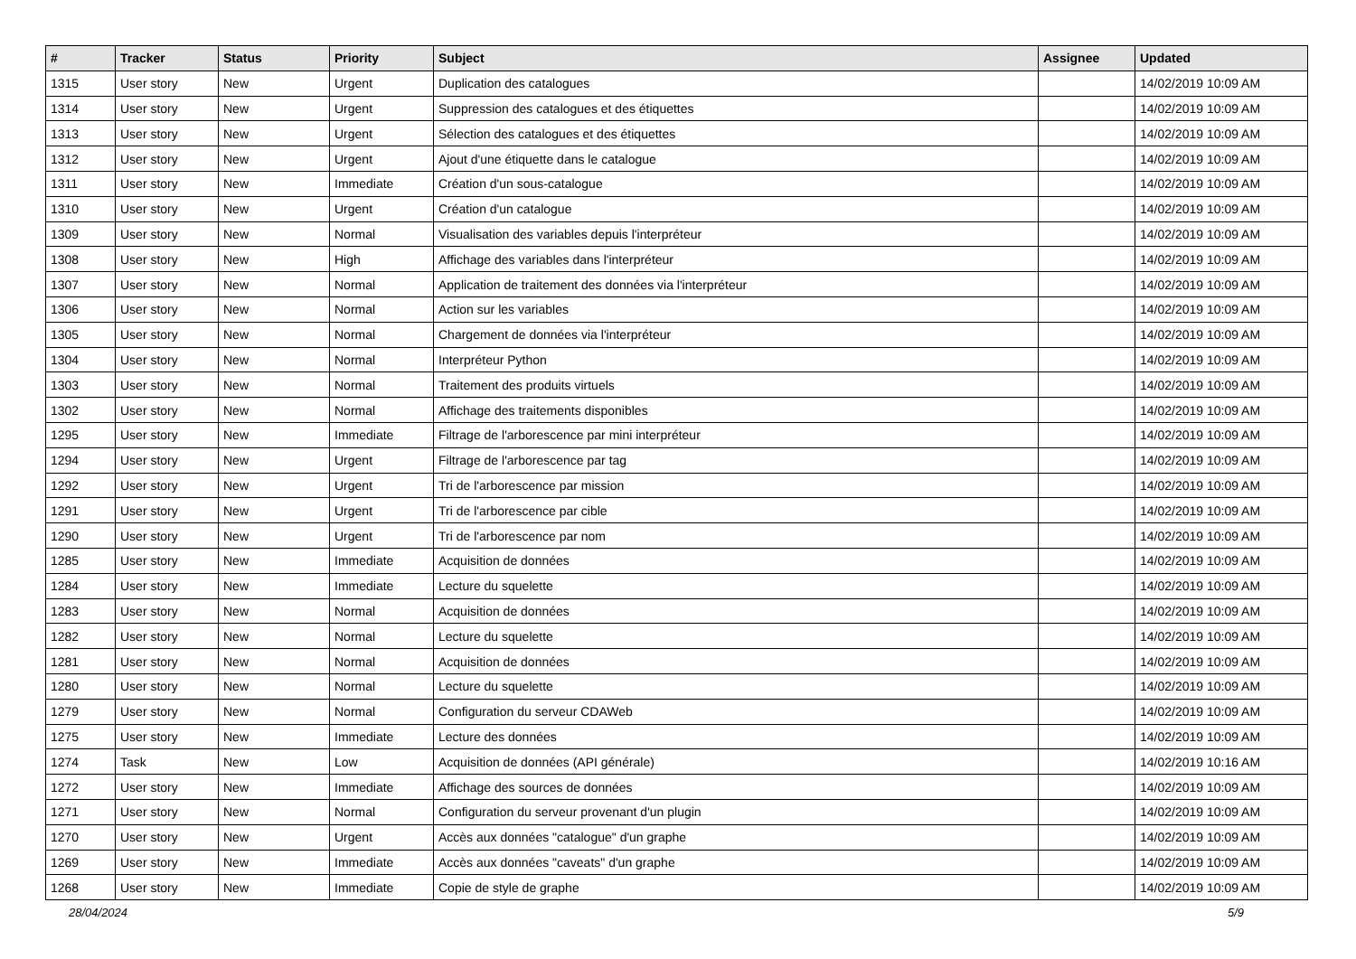| # | Tracker | Status | Priority | Subject | Assignee | Updated |
| --- | --- | --- | --- | --- | --- | --- |
| 1315 | User story | New | Urgent | Duplication des catalogues | | 14/02/2019 10:09 AM |
| 1314 | User story | New | Urgent | Suppression des catalogues et des étiquettes | | 14/02/2019 10:09 AM |
| 1313 | User story | New | Urgent | Sélection des catalogues et des étiquettes | | 14/02/2019 10:09 AM |
| 1312 | User story | New | Urgent | Ajout d'une étiquette dans le catalogue | | 14/02/2019 10:09 AM |
| 1311 | User story | New | Immediate | Création d'un sous-catalogue | | 14/02/2019 10:09 AM |
| 1310 | User story | New | Urgent | Création d'un catalogue | | 14/02/2019 10:09 AM |
| 1309 | User story | New | Normal | Visualisation des variables depuis l'interpréteur | | 14/02/2019 10:09 AM |
| 1308 | User story | New | High | Affichage des variables dans l'interpréteur | | 14/02/2019 10:09 AM |
| 1307 | User story | New | Normal | Application de traitement des données via l'interpréteur | | 14/02/2019 10:09 AM |
| 1306 | User story | New | Normal | Action sur les variables | | 14/02/2019 10:09 AM |
| 1305 | User story | New | Normal | Chargement de données via l'interpréteur | | 14/02/2019 10:09 AM |
| 1304 | User story | New | Normal | Interpréteur Python | | 14/02/2019 10:09 AM |
| 1303 | User story | New | Normal | Traitement des produits virtuels | | 14/02/2019 10:09 AM |
| 1302 | User story | New | Normal | Affichage des traitements disponibles | | 14/02/2019 10:09 AM |
| 1295 | User story | New | Immediate | Filtrage de l'arborescence par mini interpréteur | | 14/02/2019 10:09 AM |
| 1294 | User story | New | Urgent | Filtrage de l'arborescence par tag | | 14/02/2019 10:09 AM |
| 1292 | User story | New | Urgent | Tri de l'arborescence par mission | | 14/02/2019 10:09 AM |
| 1291 | User story | New | Urgent | Tri de l'arborescence par cible | | 14/02/2019 10:09 AM |
| 1290 | User story | New | Urgent | Tri de l'arborescence par nom | | 14/02/2019 10:09 AM |
| 1285 | User story | New | Immediate | Acquisition de données | | 14/02/2019 10:09 AM |
| 1284 | User story | New | Immediate | Lecture du squelette | | 14/02/2019 10:09 AM |
| 1283 | User story | New | Normal | Acquisition de données | | 14/02/2019 10:09 AM |
| 1282 | User story | New | Normal | Lecture du squelette | | 14/02/2019 10:09 AM |
| 1281 | User story | New | Normal | Acquisition de données | | 14/02/2019 10:09 AM |
| 1280 | User story | New | Normal | Lecture du squelette | | 14/02/2019 10:09 AM |
| 1279 | User story | New | Normal | Configuration du serveur CDAWeb | | 14/02/2019 10:09 AM |
| 1275 | User story | New | Immediate | Lecture des données | | 14/02/2019 10:09 AM |
| 1274 | Task | New | Low | Acquisition de données (API générale) | | 14/02/2019 10:16 AM |
| 1272 | User story | New | Immediate | Affichage des sources de données | | 14/02/2019 10:09 AM |
| 1271 | User story | New | Normal | Configuration du serveur provenant d'un plugin | | 14/02/2019 10:09 AM |
| 1270 | User story | New | Urgent | Accès aux données "catalogue" d'un graphe | | 14/02/2019 10:09 AM |
| 1269 | User story | New | Immediate | Accès aux données "caveats" d'un graphe | | 14/02/2019 10:09 AM |
| 1268 | User story | New | Immediate | Copie de style de graphe | | 14/02/2019 10:09 AM |
28/04/2024 5/9